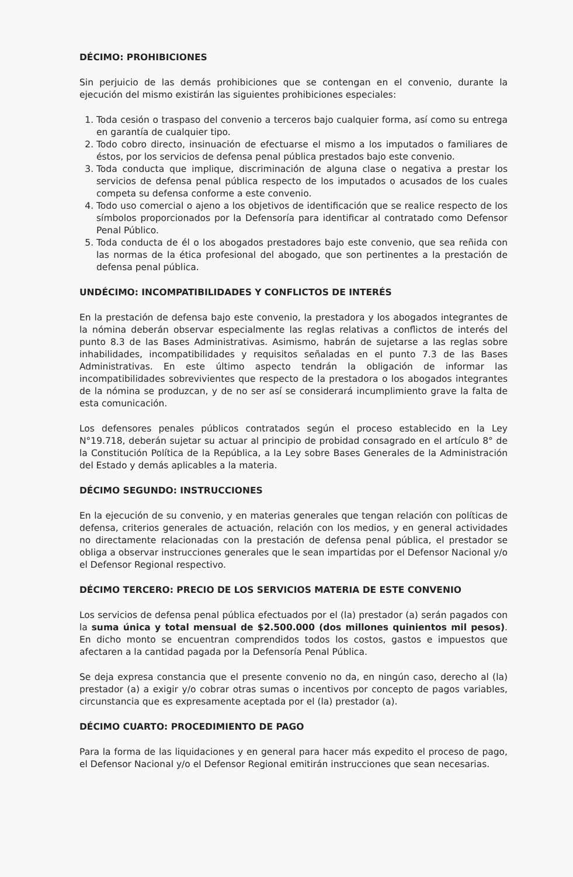DÉCIMO: PROHIBICIONES
Sin perjuicio de las demás prohibiciones que se contengan en el convenio, durante la ejecución del mismo existirán las siguientes prohibiciones especiales:
1. Toda cesión o traspaso del convenio a terceros bajo cualquier forma, así como su entrega en garantía de cualquier tipo.
2. Todo cobro directo, insinuación de efectuarse el mismo a los imputados o familiares de éstos, por los servicios de defensa penal pública prestados bajo este convenio.
3. Toda conducta que implique, discriminación de alguna clase o negativa a prestar los servicios de defensa penal pública respecto de los imputados o acusados de los cuales competa su defensa conforme a este convenio.
4. Todo uso comercial o ajeno a los objetivos de identificación que se realice respecto de los símbolos proporcionados por la Defensoría para identificar al contratado como Defensor Penal Público.
5. Toda conducta de él o los abogados prestadores bajo este convenio, que sea reñida con las normas de la ética profesional del abogado, que son pertinentes a la prestación de defensa penal pública.
UNDÉCIMO: INCOMPATIBILIDADES Y CONFLICTOS DE INTERÉS
En la prestación de defensa bajo este convenio, la prestadora y los abogados integrantes de la nómina deberán observar especialmente las reglas relativas a conflictos de interés del punto 8.3 de las Bases Administrativas. Asimismo, habrán de sujetarse a las reglas sobre inhabilidades, incompatibilidades y requisitos señaladas en el punto 7.3 de las Bases Administrativas. En este último aspecto tendrán la obligación de informar las incompatibilidades sobrevivientes que respecto de la prestadora o los abogados integrantes de la nómina se produzcan, y de no ser así se considerará incumplimiento grave la falta de esta comunicación.
Los defensores penales públicos contratados según el proceso establecido en la Ley N°19.718, deberán sujetar su actuar al principio de probidad consagrado en el artículo 8° de la Constitución Política de la República, a la Ley sobre Bases Generales de la Administración del Estado y demás aplicables a la materia.
DÉCIMO SEGUNDO: INSTRUCCIONES
En la ejecución de su convenio, y en materias generales que tengan relación con políticas de defensa, criterios generales de actuación, relación con los medios, y en general actividades no directamente relacionadas con la prestación de defensa penal pública, el prestador se obliga a observar instrucciones generales que le sean impartidas por el Defensor Nacional y/o el Defensor Regional respectivo.
DÉCIMO TERCERO: PRECIO DE LOS SERVICIOS MATERIA DE ESTE CONVENIO
Los servicios de defensa penal pública efectuados por el (la) prestador (a) serán pagados con la suma única y total mensual de $2.500.000 (dos millones quinientos mil pesos). En dicho monto se encuentran comprendidos todos los costos, gastos e impuestos que afectaren a la cantidad pagada por la Defensoría Penal Pública.
Se deja expresa constancia que el presente convenio no da, en ningún caso, derecho al (la) prestador (a) a exigir y/o cobrar otras sumas o incentivos por concepto de pagos variables, circunstancia que es expresamente aceptada por el (la) prestador (a).
DÉCIMO CUARTO: PROCEDIMIENTO DE PAGO
Para la forma de las liquidaciones y en general para hacer más expedito el proceso de pago, el Defensor Nacional y/o el Defensor Regional emitirán instrucciones que sean necesarias.